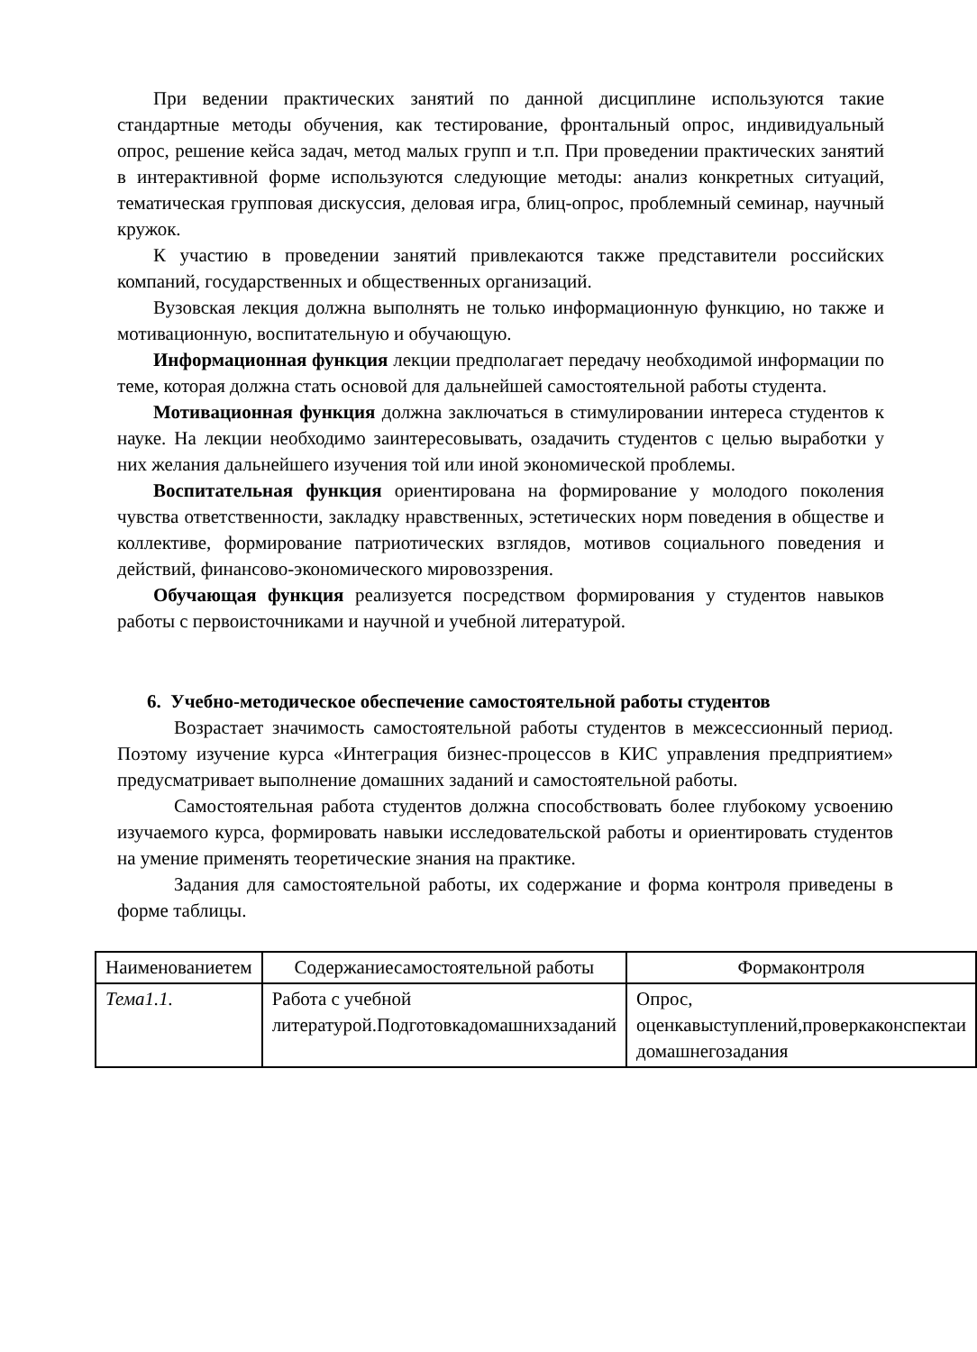При ведении практических занятий по данной дисциплине используются такие стандартные методы обучения, как тестирование, фронтальный опрос, индивидуальный опрос, решение кейса задач, метод малых групп и т.п. При проведении практических занятий в интерактивной форме используются следующие методы: анализ конкретных ситуаций, тематическая групповая дискуссия, деловая игра, блиц-опрос, проблемный семинар, научный кружок.
К участию в проведении занятий привлекаются также представители российских компаний, государственных и общественных организаций.
Вузовская лекция должна выполнять не только информационную функцию, но также и мотивационную, воспитательную и обучающую.
Информационная функция лекции предполагает передачу необходимой информации по теме, которая должна стать основой для дальнейшей самостоятельной работы студента.
Мотивационная функция должна заключаться в стимулировании интереса студентов к науке. На лекции необходимо заинтересовывать, озадачить студентов с целью выработки у них желания дальнейшего изучения той или иной экономической проблемы.
Воспитательная функция ориентирована на формирование у молодого поколения чувства ответственности, закладку нравственных, эстетических норм поведения в обществе и коллективе, формирование патриотических взглядов, мотивов социального поведения и действий, финансово-экономического мировоззрения.
Обучающая функция реализуется посредством формирования у студентов навыков работы с первоисточниками и научной и учебной литературой.
6. Учебно-методическое обеспечение самостоятельной работы студентов
Возрастает значимость самостоятельной работы студентов в межсессионный период. Поэтому изучение курса «Интеграция бизнес-процессов в КИС управления предприятием» предусматривает выполнение домашних заданий и самостоятельной работы.
Самостоятельная работа студентов должна способствовать более глубокому усвоению изучаемого курса, формировать навыки исследовательской работы и ориентировать студентов на умение применять теоретические знания на практике.
Задания для самостоятельной работы, их содержание и форма контроля приведены в форме таблицы.
| Наименованиетем | Содержаниесамостоятельной работы | Формаконтроля |
| --- | --- | --- |
| Тема1.1. | Работа с учебной литературой.Подготовкадомашнихзаданий | Опрос, оценкавыступлений,проверкаконспектаи домашнегозадания |